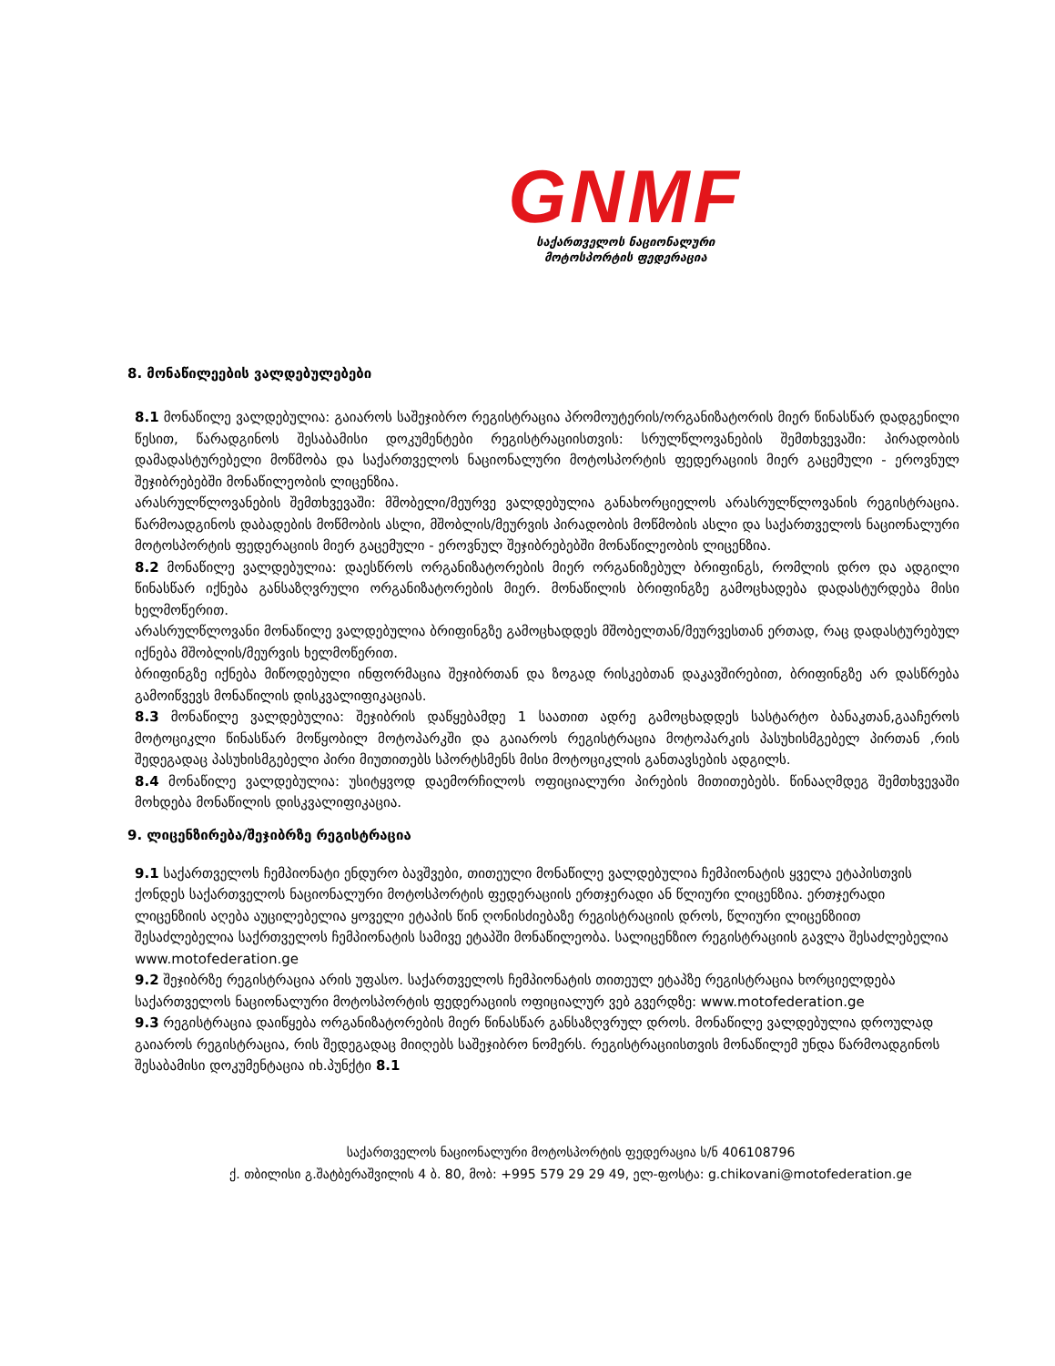GNMF
საქართველოს ნაციონალური
მოტოსპორტის ფედერაცია
8. მონაწილეების ვალდებულებები
8.1 მონაწილე ვალდებულია: გაიაროს საშეჯიბრო რეგისტრაცია პრომოუტერის/ორგანიზატორის მიერ წინასწარ დადგენილი წესით, წარადგინოს შესაბამისი დოკუმენტები რეგისტრაციისთვის: სრულწლოვანების შემთხვევაში: პირადობის დამადასტურებელი მოწმობა და საქართველოს ნაციონალური მოტოსპორტის ფედერაციის მიერ გაცემული - ეროვნულ შეჯიბრებებში მონაწილეობის ლიცენზია.
არასრულწლოვანების შემთხვევაში: მშობელი/მეურვე ვალდებულია განახორციელოს არასრულწლოვანის რეგისტრაცია. წარმოადგინოს დაბადების მოწმობის ასლი, მშობლის/მეურვის პირადობის მოწმობის ასლი და საქართველოს ნაციონალური მოტოსპორტის ფედერაციის მიერ გაცემული - ეროვნულ შეჯიბრებებში მონაწილეობის ლიცენზია.
8.2 მონაწილე ვალდებულია: დაესწროს ორგანიზატორების მიერ ორგანიზებულ ბრიფინგს, რომლის დრო და ადგილი წინასწარ იქნება განსაზღვრული ორგანიზატორების მიერ. მონაწილის ბრიფინგზე გამოცხადება დადასტურდება მისი ხელმოწერით.
არასრულწლოვანი მონაწილე ვალდებულია ბრიფინგზე გამოცხადდეს მშობელთან/მეურვესთან ერთად, რაც დადასტურებულ იქნება მშობლის/მეურვის ხელმოწერით.
ბრიფინგზე იქნება მიწოდებული ინფორმაცია შეჯიბრთან და ზოგად რისკებთან დაკავშირებით, ბრიფინგზე არ დასწრება გამოიწვევს მონაწილის დისკვალიფიკაციას.
8.3 მონაწილე ვალდებულია: შეჯიბრის დაწყებამდე 1 საათით ადრე გამოცხადდეს სასტარტო ბანაკთან,გააჩეროს მოტოციკლი წინასწარ მოწყობილ მოტოპარკში და გაიაროს რეგისტრაცია მოტოპარკის პასუხისმგებელ პირთან ,რის შედეგადაც პასუხისმგებელი პირი მიუთითებს სპორტსმენს მისი მოტოციკლის განთავსების ადგილს.
8.4 მონაწილე ვალდებულია: უსიტყვოდ დაემორჩილოს ოფიციალური პირების მითითებებს. წინააღმდეგ შემთხვევაში მოხდება მონაწილის დისკვალიფიკაცია.
9. ლიცენზირება/შეჯიბრზე რეგისტრაცია
9.1 საქართველოს ჩემპიონატი ენდურო ბავშვები, თითეული მონაწილე ვალდებულია ჩემპიონატის ყველა ეტაპისთვის ქონდეს საქართველოს ნაციონალური მოტოსპორტის ფედერაციის ერთჯერადი ან წლიური ლიცენზია. ერთჯერადი ლიცენზიის აღება აუცილებელია ყოველი ეტაპის წინ ღონისძიებაზე რეგისტრაციის დროს, წლიური ლიცენზიით შესაძლებელია საქრთველოს ჩემპიონატის სამივე ეტაპში მონაწილეობა. სალიცენზიო რეგისტრაციის გავლა შესაძლებელია www.motofederation.ge
9.2 შეჯიბრზე რეგისტრაცია არის უფასო. საქართველოს ჩემპიონატის თითეულ ეტაპზე რეგისტრაცია ხორციელდება საქართველოს ნაციონალური მოტოსპორტის ფედერაციის ოფიციალურ ვებ გვერდზე: www.motofederation.ge
9.3 რეგისტრაცია დაიწყება ორგანიზატორების მიერ წინასწარ განსაზღვრულ დროს. მონაწილე ვალდებულია დროულად გაიაროს რეგისტრაცია, რის შედეგადაც მიიღებს საშეჯიბრო ნომერს. რეგისტრაციისთვის მონაწილემ უნდა წარმოადგინოს შესაბამისი დოკუმენტაცია იხ.პუნქტი 8.1
საქართველოს ნაციონალური მოტოსპორტის ფედერაცია ს/ნ 406108796
ქ. თბილისი გ.შატბერაშვილის 4 ბ. 80, მობ: +995 579 29 29 49, ელ-ფოსტა: g.chikovani@motofederation.ge